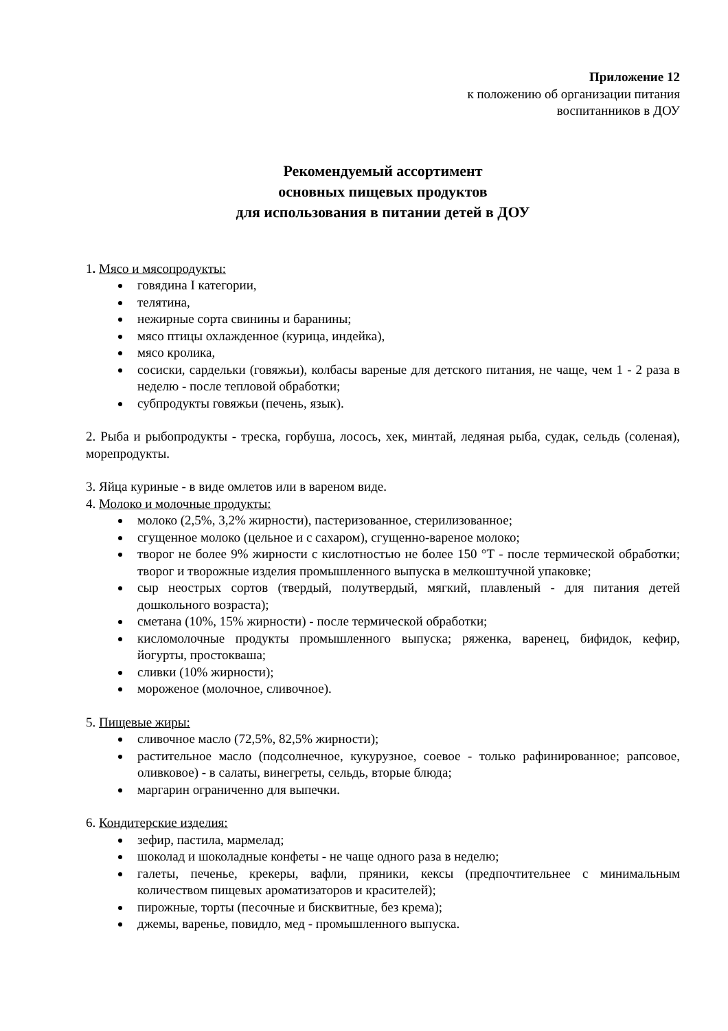Приложение 12
к положению об организации питания
воспитанников в ДОУ
Рекомендуемый ассортимент
основных пищевых продуктов
для использования в питании детей в ДОУ
1. Мясо и мясопродукты:
говядина I категории,
телятина,
нежирные сорта свинины и баранины;
мясо птицы охлажденное (курица, индейка),
мясо кролика,
сосиски, сардельки (говяжьи), колбасы вареные для детского питания, не чаще, чем 1 - 2 раза в неделю - после тепловой обработки;
субпродукты говяжьи (печень, язык).
2. Рыба и рыбопродукты - треска, горбуша, лосось, хек, минтай, ледяная рыба, судак, сельдь (соленая), морепродукты.
3. Яйца куриные - в виде омлетов или в вареном виде.
4. Молоко и молочные продукты:
молоко (2,5%, 3,2% жирности), пастеризованное, стерилизованное;
сгущенное молоко (цельное и с сахаром), сгущенно-вареное молоко;
творог не более 9% жирности с кислотностью не более 150 °Т - после термической обработки; творог и творожные изделия промышленного выпуска в мелкоштучной упаковке;
сыр неострых сортов (твердый, полутвердый, мягкий, плавленый - для питания детей дошкольного возраста);
сметана (10%, 15% жирности) - после термической обработки;
кисломолочные продукты промышленного выпуска; ряженка, варенец, бифидок, кефир, йогурты, простокваша;
сливки (10% жирности);
мороженое (молочное, сливочное).
5. Пищевые жиры:
сливочное масло (72,5%, 82,5% жирности);
растительное масло (подсолнечное, кукурузное, соевое - только рафинированное; рапсовое, оливковое) - в салаты, винегреты, сельдь, вторые блюда;
маргарин ограниченно для выпечки.
6. Кондитерские изделия:
зефир, пастила, мармелад;
шоколад и шоколадные конфеты - не чаще одного раза в неделю;
галеты, печенье, крекеры, вафли, пряники, кексы (предпочтительнее с минимальным количеством пищевых ароматизаторов и красителей);
пирожные, торты (песочные и бисквитные, без крема);
джемы, варенье, повидло, мед - промышленного выпуска.